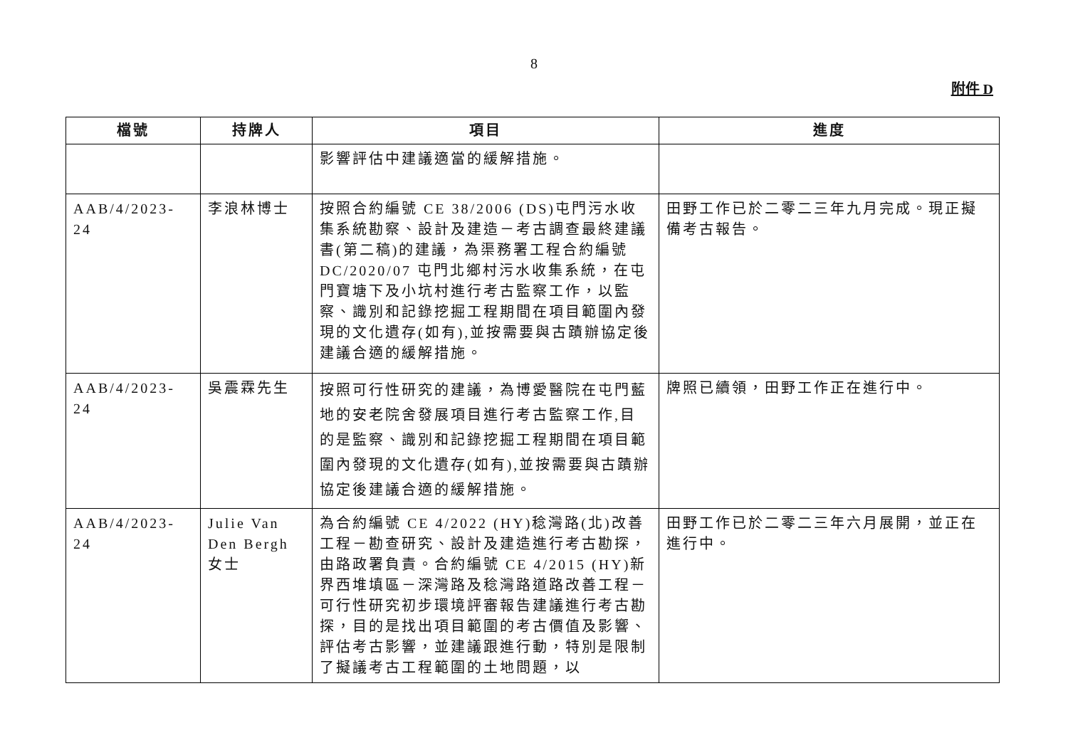8
附件 D
| 檔號 | 持牌人 | 項目 | 進度 |
| --- | --- | --- | --- |
| | | 影響評估中建議適當的緩解措施。 | |
| AAB/4/2023-24 | 李浪林博士 | 按照合約編號 CE 38/2006 (DS)屯門污水收集系統勘察、設計及建造－考古調查最終建議書(第二稿)的建議，為渠務署工程合約編號 DC/2020/07 屯門北鄉村污水收集系統，在屯門寶塘下及小坑村進行考古監察工作，以監察、識別和記錄挖掘工程期間在項目範圍內發現的文化遺存(如有),並按需要與古蹟辦協定後建議合適的緩解措施。 | 田野工作已於二零二三年九月完成。現正擬備考古報告。 |
| AAB/4/2023-24 | 吳震霖先生 | 按照可行性研究的建議，為博愛醫院在屯門藍地的安老院舍發展項目進行考古監察工作,目的是監察、識別和記錄挖掘工程期間在項目範圍內發現的文化遺存(如有),並按需要與古蹟辦協定後建議合適的緩解措施。 | 牌照已續領，田野工作正在進行中。 |
| AAB/4/2023-24 | Julie Van Den Bergh 女士 | 為合約編號 CE 4/2022 (HY)稔灣路(北)改善工程－勘查研究、設計及建造進行考古勘探，由路政署負責。合約編號 CE 4/2015 (HY)新界西堆填區－深灣路及稔灣路道路改善工程－可行性研究初步環境評審報告建議進行考古勘探，目的是找出項目範圍的考古價值及影響、評估考古影響，並建議跟進行動，特別是限制了擬議考古工程範圍的土地問題，以 | 田野工作已於二零二三年六月展開，並正在進行中。 |